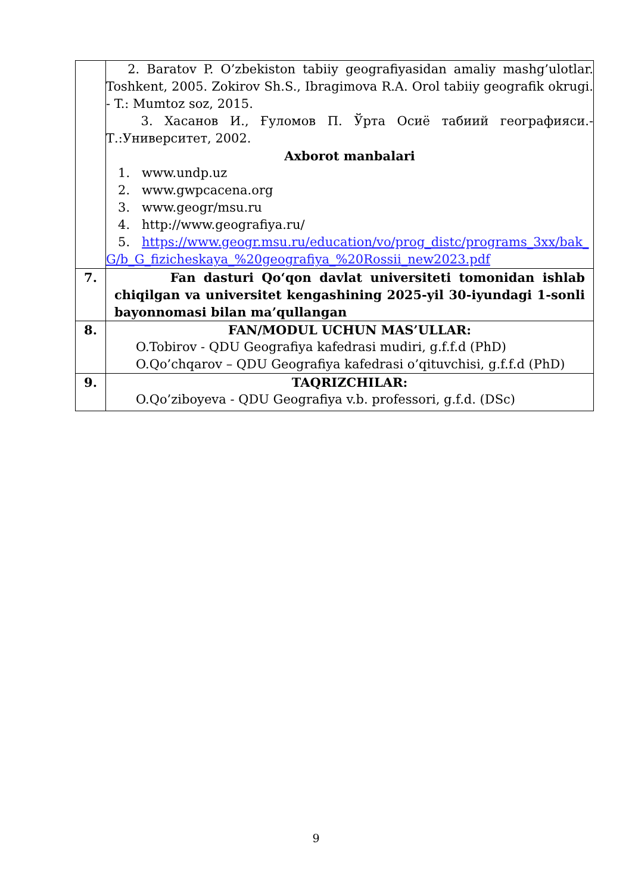| | 2. Baratov P. O’zbekiston tabiiy geografiyasidan amaliy mashg’ulotlar. Toshkent, 2005. Zokirov Sh.S., Ibragimova R.A. Orol tabiiy geografik okrugi. - T.: Mumtoz soz, 2015. 3. Хасанов И., Ғуломов П. Ўрта Осиё табиий географияси.-Т.:Университет, 2002. Axborot manbalari 1. www.undp.uz 2. www.gwpcacena.org 3. www.geogr/msu.ru 4. http://www.geografiya.ru/ 5. https://www.geogr.msu.ru/education/vo/prog_distc/programs_3xx/bak_G/b_G_fizicheskaya_%20geografiya_%20Rossii_new2023.pdf |
| 7. | Fan dasturi Qo‘qon davlat universiteti tomonidan ishlab chiqilgan va universitet kengashining 2025-yil 30-iyundagi 1-sonli bayonnomasi bilan ma’qullangan |
| 8. | FAN/MODUL UCHUN MAS’ULLAR: O.Tobirov - QDU Geografiya kafedrasi mudiri, g.f.f.d (PhD) O.Qo’chqarov – QDU Geografiya kafedrasi o’qituvchisi, g.f.f.d (PhD) |
| 9. | TAQRIZCHILAR: O.Qo’ziboyeva - QDU Geografiya v.b. professori, g.f.d. (DSc) |
9